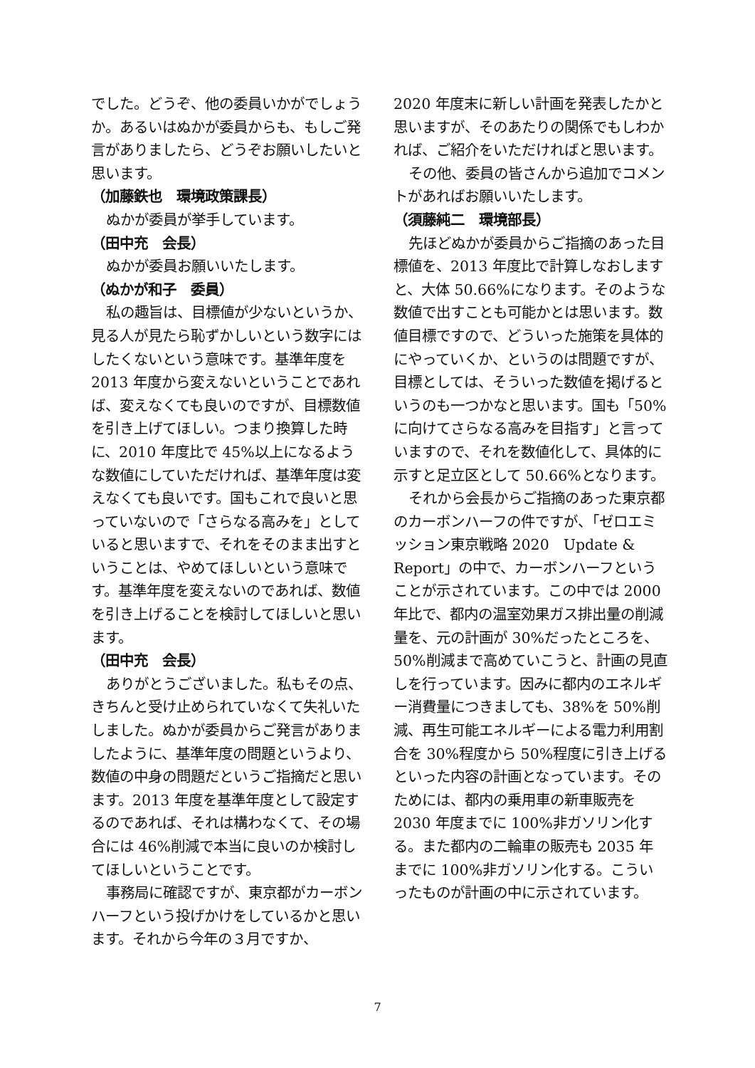でした。どうぞ、他の委員いかがでしょうか。あるいはぬかが委員からも、もしご発言がありましたら、どうぞお願いしたいと思います。
（加藤鉄也　環境政策課長）
ぬかが委員が挙手しています。
（田中充　会長）
ぬかが委員お願いいたします。
（ぬかが和子　委員）
私の趣旨は、目標値が少ないというか、見る人が見たら恥ずかしいという数字にはしたくないという意味です。基準年度を 2013 年度から変えないということであれば、変えなくても良いのですが、目標数値を引き上げてほしい。つまり換算した時に、2010 年度比で 45%以上になるような数値にしていただければ、基準年度は変えなくても良いです。国もこれで良いと思っていないので「さらなる高みを」としていると思いますで、それをそのまま出すということは、やめてほしいという意味です。基準年度を変えないのであれば、数値を引き上げることを検討してほしいと思います。
（田中充　会長）
ありがとうございました。私もその点、きちんと受け止められていなくて失礼いたしました。ぬかが委員からご発言がありましたように、基準年度の問題というより、数値の中身の問題だというご指摘だと思います。2013 年度を基準年度として設定するのであれば、それは構わなくて、その場合には 46%削減で本当に良いのか検討してほしいということです。
事務局に確認ですが、東京都がカーボンハーフという投げかけをしているかと思います。それから今年の３月ですか、
2020 年度末に新しい計画を発表したかと思いますが、そのあたりの関係でもしわかれば、ご紹介をいただければと思います。
その他、委員の皆さんから追加でコメントがあればお願いいたします。
（須藤純二　環境部長）
先ほどぬかが委員からご指摘のあった目標値を、2013 年度比で計算しなおしますと、大体 50.66%になります。そのような数値で出すことも可能かとは思います。数値目標ですので、どういった施策を具体的にやっていくか、というのは問題ですが、目標としては、そういった数値を掲げるというのも一つかなと思います。国も「50%に向けてさらなる高みを目指す」と言っていますので、それを数値化して、具体的に示すと足立区として 50.66%となります。
それから会長からご指摘のあった東京都のカーボンハーフの件ですが、「ゼロエミッション東京戦略 2020　Update & Report」の中で、カーボンハーフということが示されています。この中では 2000 年比で、都内の温室効果ガス排出量の削減量を、元の計画が 30%だったところを、50%削減まで高めていこうと、計画の見直しを行っています。因みに都内のエネルギー消費量につきましても、38%を 50%削減、再生可能エネルギーによる電力利用割合を 30%程度から 50%程度に引き上げるといった内容の計画となっています。そのためには、都内の乗用車の新車販売を 2030 年度までに 100%非ガソリン化する。また都内の二輪車の販売も 2035 年までに 100%非ガソリン化する。こういったものが計画の中に示されています。
7